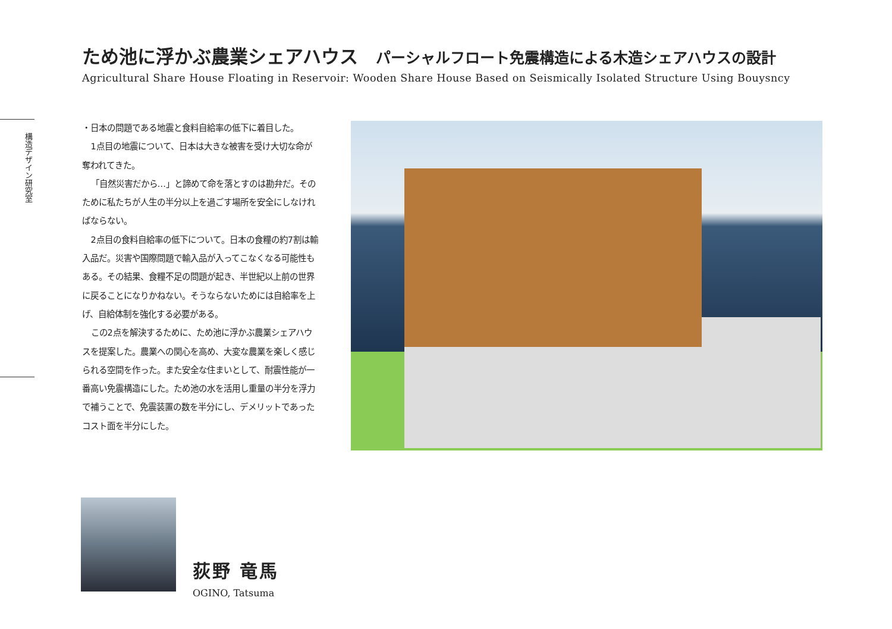ため池に浮かぶ農業シェアハウス パーシャルフロート免震構造による木造シェアハウスの設計
Agricultural Share House Floating in Reservoir: Wooden Share House Based on Seismically Isolated Structure Using Bouysncy
構造デザイン研究室
・日本の問題である地震と食料自給率の低下に着目した。
1点目の地震について、日本は大きな被害を受け大切な命が奪われてきた。
「自然災害だから…」と諦めて命を落とすのは勘弁だ。そのために私たちが人生の半分以上を過ごす場所を安全にしなければならない。
2点目の食料自給率の低下について。日本の食糧の約7割は輸入品だ。災害や国際問題で輸入品が入ってこなくなる可能性もある。その結果、食糧不足の問題が起き、半世紀以上前の世界に戻ることになりかねない。そうならないためには自給率を上げ、自給体制を強化する必要がある。
この2点を解決するために、ため池に浮かぶ農業シェアハウスを提案した。農業への関心を高め、大変な農業を楽しく感じられる空間を作った。また安全な住まいとして、耐震性能が一番高い免震構造にした。ため池の水を活用し重量の半分を浮力で補うことで、免震装置の数を半分にし、デメリットであったコスト面を半分にした。
荻野 竜馬
OGINO, Tatsuma